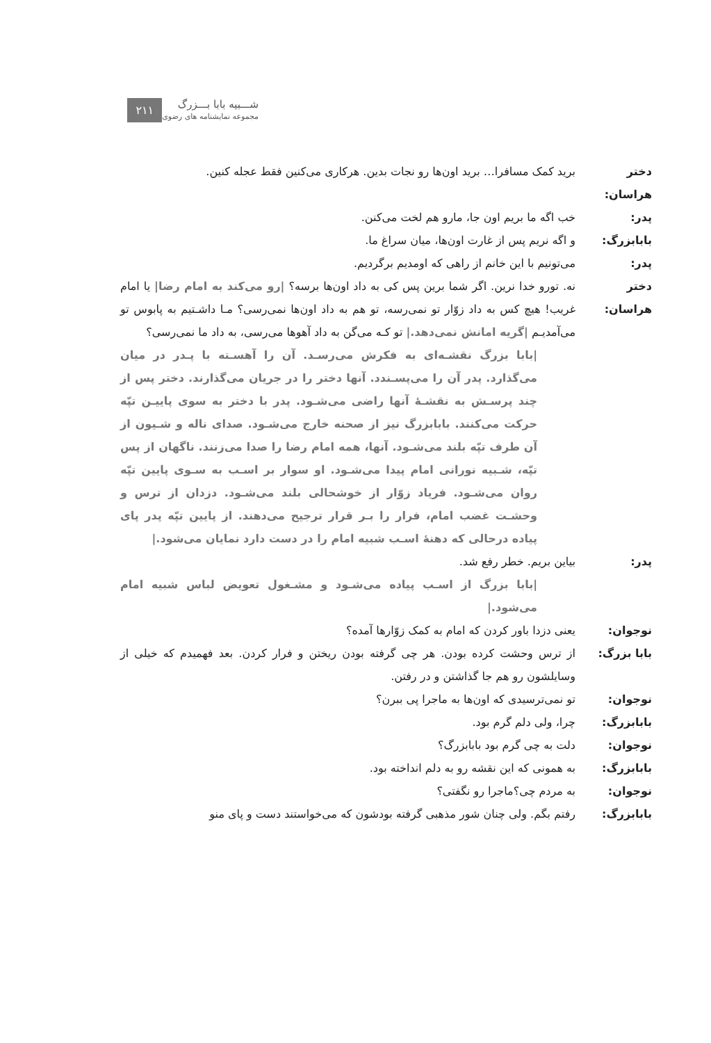شـــبیه بابا بـــزرگ
مجموعه نمایشنامه های رضوی ۲۱۱
دختر هراسان:
برید کمک مسافرا… برید اون‌ها رو نجات بدین. هرکاری می‌کنین فقط عجله کنین.
پدر: خب اگه ما بریم اون جا، مارو هم لخت می‌کنن.
بابابزرگ: و اگه نریم پس از غارت اون‌ها، میان سراغ ما.
پدر: می‌تونیم با این خانم از راهی که اومدیم برگردیم.
دختر هراسان:
نه. تورو خدا نرین. اگر شما برین پس کی به داد اون‌ها برسه؟ |رو می‌کند به امام رضا| یا امام غریب! هیچ کس به داد زوّار تو نمی‌رسه، تو هم به داد اون‌ها نمی‌رسی؟ مـا داشـتیم به پابوس تو می‌آمدیـم |گریه امانش نمی‌دهد.| تو کـه می‌گن به داد آهوها می‌رسی، به داد ما نمی‌رسی؟
|بابا بزرگ نقشـه‌ای به فکرش می‌رسـد. آن را آهسـته با پـدر در میان می‌گذارد. پدر آن را می‌پسـندد. آنها دختر را در جریان می‌گذارند. دختر پس از چند پرسـش به نقشـهٔ آنها راضی می‌شـود. پدر با دختر به سوی پاییـن تپّه حرکت می‌کنند. بابابزرگ نیز از صحنه خارج می‌شـود. صدای ناله و شـیون از آن طرف تپّه بلند می‌شـود. آنها، همه امام رضا را صدا می‌زنند. ناگهان از پس تپّه، شـبیه نورانی امام پیدا می‌شـود. او سوار بر اسـب به سـوی پایین تپّه روان می‌شـود. فریاد زوّار از خوشحالی بلند می‌شـود. دزدان از ترس و وحشـت غضب امام، فرار را بـر قرار ترجیح می‌دهند. از پایین تپّه پدر پای پیاده درحالی که دهنهٔ اسـب شبیه امام را در دست دارد نمایان می‌شود.|
پدر: بیاین بریم. خطر رفع شد.
|بابا بزرگ از اسـب پیاده می‌شـود و مشـغول تعویض لباس شبیه امام می‌شود.|
نوجوان: یعنی دزدا باور کردن که امام به کمک زوّارها آمده؟
بابا بزرگ: از ترس وحشت کرده بودن. هر چی گرفته بودن ریختن و فرار کردن. بعد فهمیدم که خیلی از وسایلشون رو هم جا گذاشتن و در رفتن.
نوجوان: تو نمی‌ترسیدی که اون‌ها به ماجرا پی ببرن؟
بابابزرگ: چرا، ولی دلم گرم بود.
نوجوان: دلت به چی گرم بود بابابزرگ؟
بابابزرگ: به همونی که این نقشه رو به دلم انداخته بود.
نوجوان: به مردم چی؟ماجرا رو نگفتی؟
بابابزرگ: رفتم بگم. ولی چنان شور مذهبی گرفته بودشون که می‌خواستند دست و پای منو